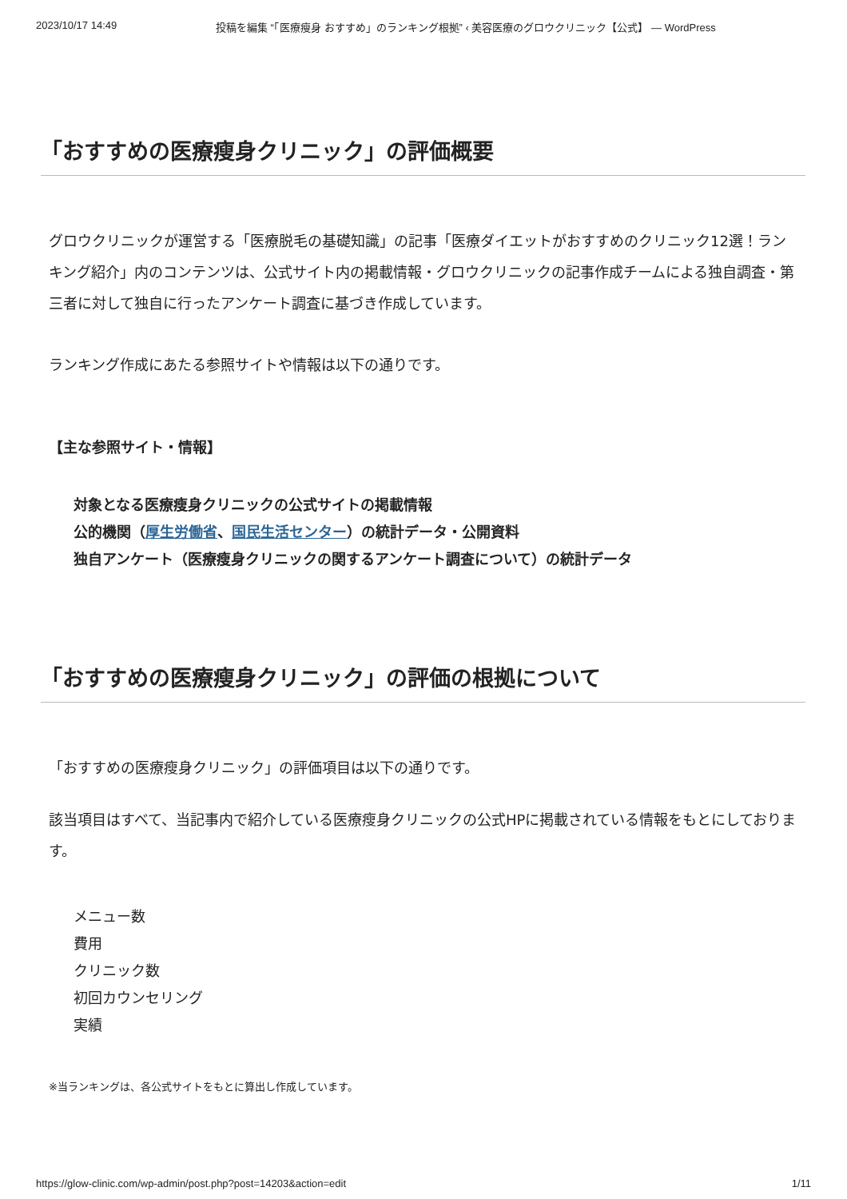2023/10/17 14:49 投稿を編集 “「医療瘦身 おすすめ」のランキング根拠” ‹ 美容医療のグロウクリニック【公式】 — WordPress
「おすすめの医療瘦身クリニック」の評価概要
グロウクリニックが運営する「医療脱毛の基礎知識」の記事「医療ダイエットがおすすめのクリニック12選！ランキング紹介」内のコンテンツは、公式サイト内の掲載情報・グロウクリニックの記事作成チームによる独自調査・第三者に対して独自に行ったアンケート調査に基づき作成しています。
ランキング作成にあたる参照サイトや情報は以下の通りです。
【主な参照サイト・情報】
対象となる医療瘦身クリニックの公式サイトの掲載情報
公的機関（厚生労働省、国民生活センター）の統計データ・公開資料
独自アンケート（医療瘦身クリニックの関するアンケート調査について）の統計データ
「おすすめの医療瘦身クリニック」の評価の根拠について
「おすすめの医療瘦身クリニック」の評価項目は以下の通りです。
該当項目はすべて、当記事内で紹介している医療瘦身クリニックの公式HPに掲載されている情報をもとにしております。
メニュー数
費用
クリニック数
初回カウンセリング
実績
※当ランキングは、各公式サイトをもとに算出し作成しています。
https://glow-clinic.com/wp-admin/post.php?post=14203&action=edit 1/11